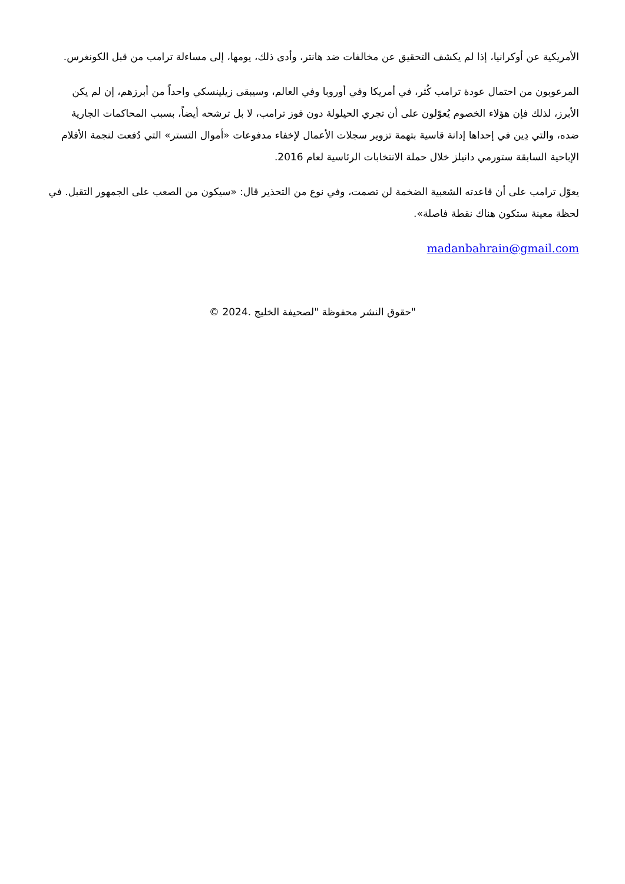الأمريكية عن أوكرانيا، إذا لم يكشف التحقيق عن مخالفات ضد هانتر، وأدى ذلك، يومها، إلى مساءلة ترامب من قبل الكونغرس.
المرعوبون من احتمال عودة ترامب كُثر، في أمريكا وفي أوروبا وفي العالم، وسيبقى زيلينسكي واحداً من أبرزهم، إن لم يكن الأبرز، لذلك فإن هؤلاء الخصوم يُعوّلون على أن تجري الحيلولة دون فوز ترامب، لا بل ترشحه أيضاً، بسبب المحاكمات الجارية ضده، والتي دِين في إحداها إدانة قاسية بتهمة تزوير سجلات الأعمال لإخفاء مدفوعات «أموال التستر» التي دُفعت لنجمة الأفلام الإباحية السابقة ستورمي دانيلز خلال حملة الانتخابات الرئاسية لعام 2016.
يعوّل ترامب على أن قاعدته الشعبية الضخمة لن تصمت، وفي نوع من التحذير قال: «سيكون من الصعب على الجمهور التقبل. في لحظة معينة ستكون هناك نقطة فاصلة».
madanbahrain@gmail.com
"حقوق النشر محفوظة "لصحيفة الخليج .2024 ©